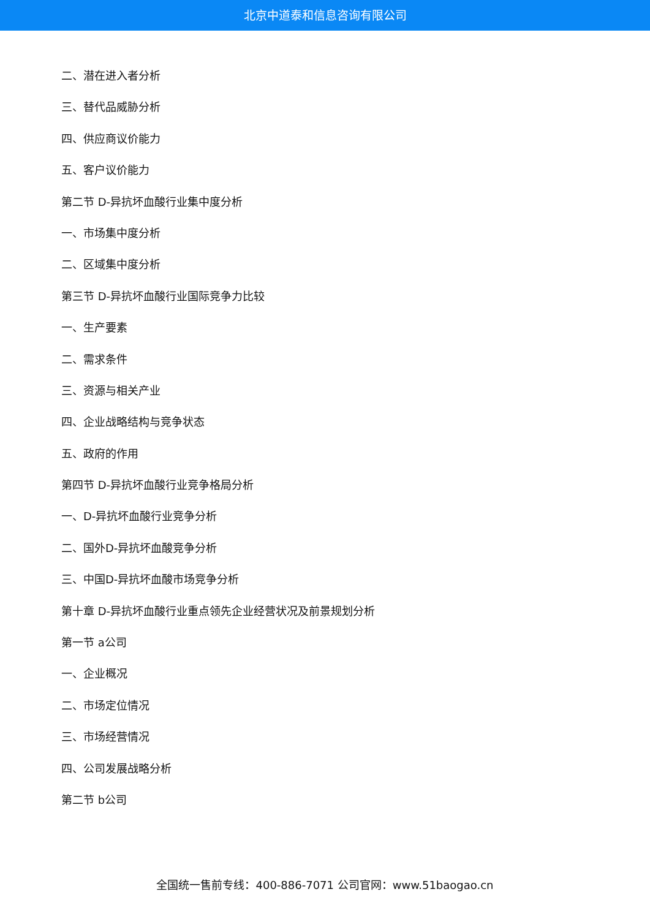北京中道泰和信息咨询有限公司
二、潜在进入者分析
三、替代品威胁分析
四、供应商议价能力
五、客户议价能力
第二节 D-异抗坏血酸行业集中度分析
一、市场集中度分析
二、区域集中度分析
第三节 D-异抗坏血酸行业国际竞争力比较
一、生产要素
二、需求条件
三、资源与相关产业
四、企业战略结构与竞争状态
五、政府的作用
第四节 D-异抗坏血酸行业竞争格局分析
一、D-异抗坏血酸行业竞争分析
二、国外D-异抗坏血酸竞争分析
三、中国D-异抗坏血酸市场竞争分析
第十章 D-异抗坏血酸行业重点领先企业经营状况及前景规划分析
第一节 a公司
一、企业概况
二、市场定位情况
三、市场经营情况
四、公司发展战略分析
第二节 b公司
全国统一售前专线：400-886-7071 公司官网：www.51baogao.cn